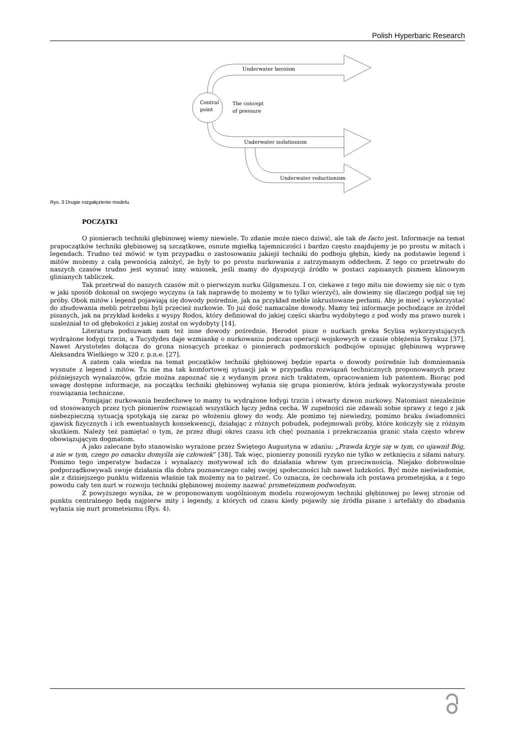Polish Hyperbaric Research
Central
point
The concept
of pressure
Underwater heroism
Underwater isolationism
Underwater reductionism
Rys. 3 Drugie rozgałęzienie modelu.
POCZĄTKI
O pionierach techniki głębinowej wiemy niewiele. To zdanie może nieco dziwić, ale tak de facto jest. Informacje na temat prapoczątków techniki głębinowej są szczątkowe, osnute mgiełką tajemniczości i bardzo często znajdujemy je po prostu w mitach i legendach. Trudno też mówić w tym przypadku o zastosowaniu jakiejś techniki do podboju głębin, kiedy na podstawie legend i mitów możemy z całą pewnością założyć, że były to po prostu nurkowania z zatrzymanym oddechem. Z tego co przetrwało do naszych czasów trudno jest wysnuć inny wniosek, jeśli mamy do dyspozycji źródło w postaci zapisanych pismem klinowym glinianych tabliczek.
Tak przetrwał do naszych czasów mit o pierwszym nurku Gilgameszu. I co, ciekawe z tego mitu nie dowiemy się nic o tym w jaki sposób dokonał on swojego wyczynu (a tak naprawdę to możemy w to tylko wierzyć), ale dowiemy się dlaczego podjął się tej próby. Obok mitów i legend pojawiają się dowody pośrednie, jak na przykład meble inkrustowane perłami. Aby je mieć i wykorzystać do zbudowania mebli potrzebni byli przecież nurkowie. To już dość namacalne dowody. Mamy też informacje pochodzące ze źródeł pisanych, jak na przykład kodeks z wyspy Rodos, który definiował do jakiej części skarbu wydobytego z pod wody ma prawo nurek i uzależniał to od głębokości z jakiej został on wydobyty [14].
Literatura podsuwam nam też inne dowody pośrednie. Herodot pisze o nurkach greka Scylisa wykorzystujących wydrążone łodygi trzcin, a Tucydydes daje wzmiankę o nurkowaniu podczas operacji wojskowych w czasie oblężenia Syrakuz [37]. Nawet Arystoteles dołącza do grona niosących przekaz o pionierach podmorskich podbojów opisując głębinową wyprawę Aleksandra Wielkiego w 320 r. p.n.e. [27].
A zatem cała wiedza na temat początków techniki głębinowej będzie oparta o dowody pośrednie lub domniemania wysnute z legend i mitów. Tu nie ma tak komfortowej sytuacji jak w przypadku rozwiązań technicznych proponowanych przez późniejszych wynalazców, gdzie można zapoznać się z wydanym przez nich traktatem, opracowaniem lub patentem. Biorąc pod uwagę dostępne informacje, na początku techniki głębinowej wyłania się grupa pionierów, która jednak wykorzystywała proste rozwiązania techniczne.
Pomijając nurkowania bezdechowe to mamy tu wydrążone łodygi trzcin i otwarty dzwon nurkowy. Natomiast niezależnie od stosowanych przez tych pionierów rozwiązań wszystkich łączy jedna cecha. W zupełności nie zdawali sobie sprawy z tego z jak niebezpieczną sytuacją spotykają się zaraz po włożeniu głowy do wody. Ale pomimo tej niewiedzy, pomimo braku świadomości zjawisk fizycznych i ich ewentualnych konsekwencji, działając z różnych pobudek, podejmowali próby, które kończyły się z różnym skutkiem. Należy też pamiętać o tym, że przez długi okres czasu ich chęć poznania i przekraczania granic stała często wbrew obowiązującym dogmatom.
A jako zalecane było stanowisko wyrażone przez Świętego Augustyna w zdaniu: „Prawda kryje się w tym, co ujawnił Bóg, a nie w tym, czego po omacku domyśla się człowiek” [38]. Tak więc, pionierzy ponosili ryzyko nie tylko w zetknięciu z siłami natury. Pomimo tego imperatyw badacza i wynalazcy motywował ich do działania wbrew tym przeciwnością. Niejako dobrowolnie podporządkowywali swoje działania dla dobra poznawczego całej swojej społeczności lub nawet ludzkości. Być może nieświadomie, ale z dzisiejszego punktu widzenia właśnie tak możemy na to patrzeć. Co oznacza, że cechowała ich postawa prometejska, a z tego powodu cały ten nurt w rozwoju techniki głębinowej możemy nazwać prometeizmem podwodnym.
Z powyższego wynika, że w proponowanym uogólnionym modelu rozwojowym techniki głębinowej po lewej stronie od punktu centralnego będą najpierw mity i legendy, z których od czasu kiedy pojawiły się źródła pisane i artefakty do zbadania wyłania się nurt prometeizmu (Rys. 4).